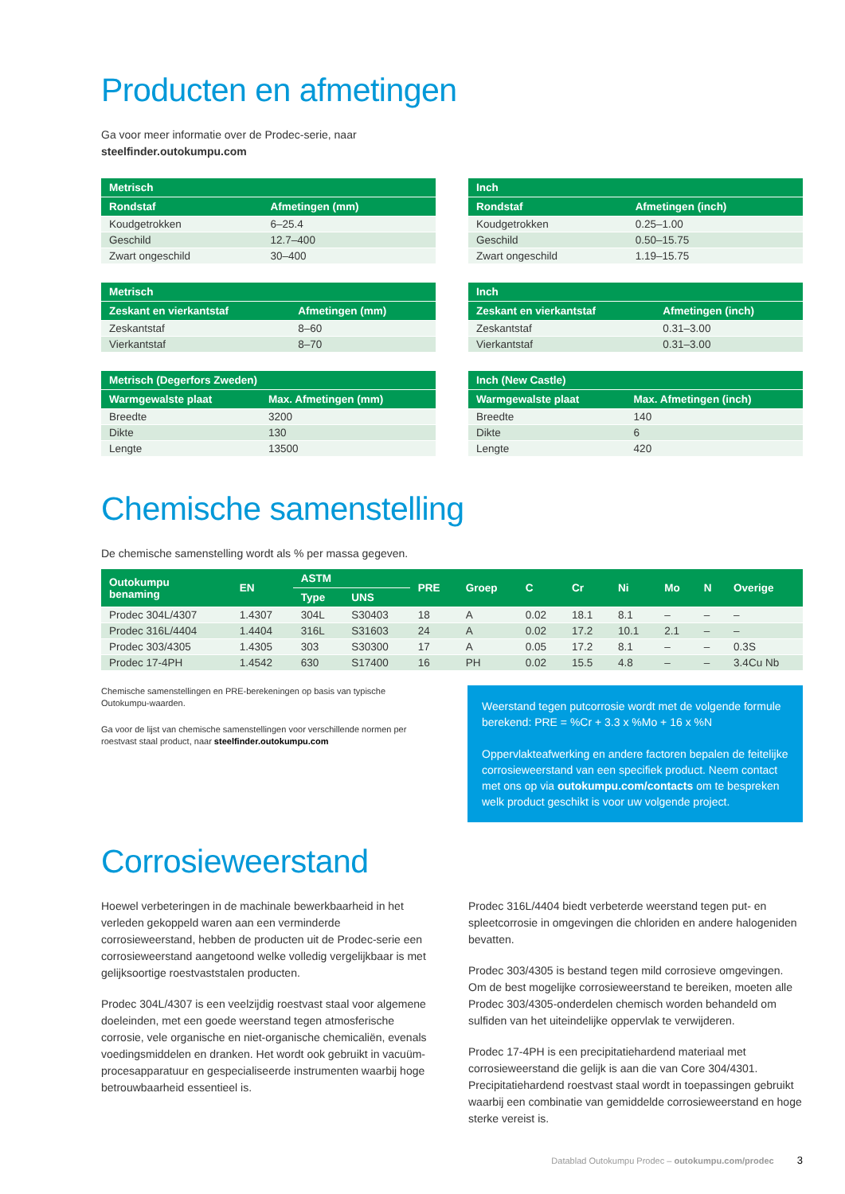Producten en afmetingen
Ga voor meer informatie over de Prodec-serie, naar
steelfinder.outokumpu.com
| Metrisch | |
| --- | --- |
| Rondstaf | Afmetingen (mm) |
| Koudgetrokken | 6–25.4 |
| Geschild | 12.7–400 |
| Zwart ongeschild | 30–400 |
| Metrisch | |
| --- | --- |
| Zeskant en vierkantstaf | Afmetingen (mm) |
| Zeskantstaf | 8–60 |
| Vierkantstaf | 8–70 |
| Metrisch (Degerfors Zweden) | |
| --- | --- |
| Warmgewalste plaat | Max. Afmetingen (mm) |
| Breedte | 3200 |
| Dikte | 130 |
| Lengte | 13500 |
| Inch | |
| --- | --- |
| Rondstaf | Afmetingen (inch) |
| Koudgetrokken | 0.25–1.00 |
| Geschild | 0.50–15.75 |
| Zwart ongeschild | 1.19–15.75 |
| Inch | |
| --- | --- |
| Zeskant en vierkantstaf | Afmetingen (inch) |
| Zeskantstaf | 0.31–3.00 |
| Vierkantstaf | 0.31–3.00 |
| Inch (New Castle) | |
| --- | --- |
| Warmgewalste plaat | Max. Afmetingen (inch) |
| Breedte | 140 |
| Dikte | 6 |
| Lengte | 420 |
Chemische samenstelling
De chemische samenstelling wordt als % per massa gegeven.
| Outokumpu benaming | EN | ASTM | | PRE | Groep | C | Cr | Ni | Mo | N | Overige |
| --- | --- | --- | --- | --- | --- | --- | --- | --- | --- | --- | --- |
| | | Type | UNS | | | | | | | | |
| Prodec 304L/4307 | 1.4307 | 304L | S30403 | 18 | A | 0.02 | 18.1 | 8.1 | – | – | – |
| Prodec 316L/4404 | 1.4404 | 316L | S31603 | 24 | A | 0.02 | 17.2 | 10.1 | 2.1 | – | – |
| Prodec 303/4305 | 1.4305 | 303 | S30300 | 17 | A | 0.05 | 17.2 | 8.1 | – | – | 0.3S |
| Prodec 17-4PH | 1.4542 | 630 | S17400 | 16 | PH | 0.02 | 15.5 | 4.8 | – | – | 3.4Cu Nb |
Chemische samenstellingen en PRE-berekeningen op basis van typische Outokumpu-waarden.
Ga voor de lijst van chemische samenstellingen voor verschillende normen per roestvast staal product, naar steelfinder.outokumpu.com
Weerstand tegen putcorrosie wordt met de volgende formule berekend: PRE = %Cr + 3.3 x %Mo + 16 x %N
Oppervlakteafwerking en andere factoren bepalen de feitelijke corrosieweerstand van een specifiek product. Neem contact met ons op via outokumpu.com/contacts om te bespreken welk product geschikt is voor uw volgende project.
Corrosieweerstand
Hoewel verbeteringen in de machinale bewerkbaarheid in het verleden gekoppeld waren aan een verminderde corrosieweerstand, hebben de producten uit de Prodec-serie een corrosieweerstand aangetoond welke volledig vergelijkbaar is met gelijksoortige roestvaststalen producten.
Prodec 304L/4307 is een veelzijdig roestvast staal voor algemene doeleinden, met een goede weerstand tegen atmosferische corrosie, vele organische en niet-organische chemicaliën, evenals voedingsmiddelen en dranken. Het wordt ook gebruikt in vacuüm-procesapparatuur en gespecialiseerde instrumenten waarbij hoge betrouwbaarheid essentieel is.
Prodec 316L/4404 biedt verbeterde weerstand tegen put- en spleetcorrosie in omgevingen die chloriden en andere halogeniden bevatten.
Prodec 303/4305 is bestand tegen mild corrosieve omgevingen. Om de best mogelijke corrosieweerstand te bereiken, moeten alle Prodec 303/4305-onderdelen chemisch worden behandeld om sulfiden van het uiteindelijke oppervlak te verwijderen.
Prodec 17-4PH is een precipitatiehardend materiaal met corrosieweerstand die gelijk is aan die van Core 304/4301. Precipitatiehardend roestvast staal wordt in toepassingen gebruikt waarbij een combinatie van gemiddelde corrosieweerstand en hoge sterke vereist is.
Datablad Outokumpu Prodec – outokumpu.com/prodec 3